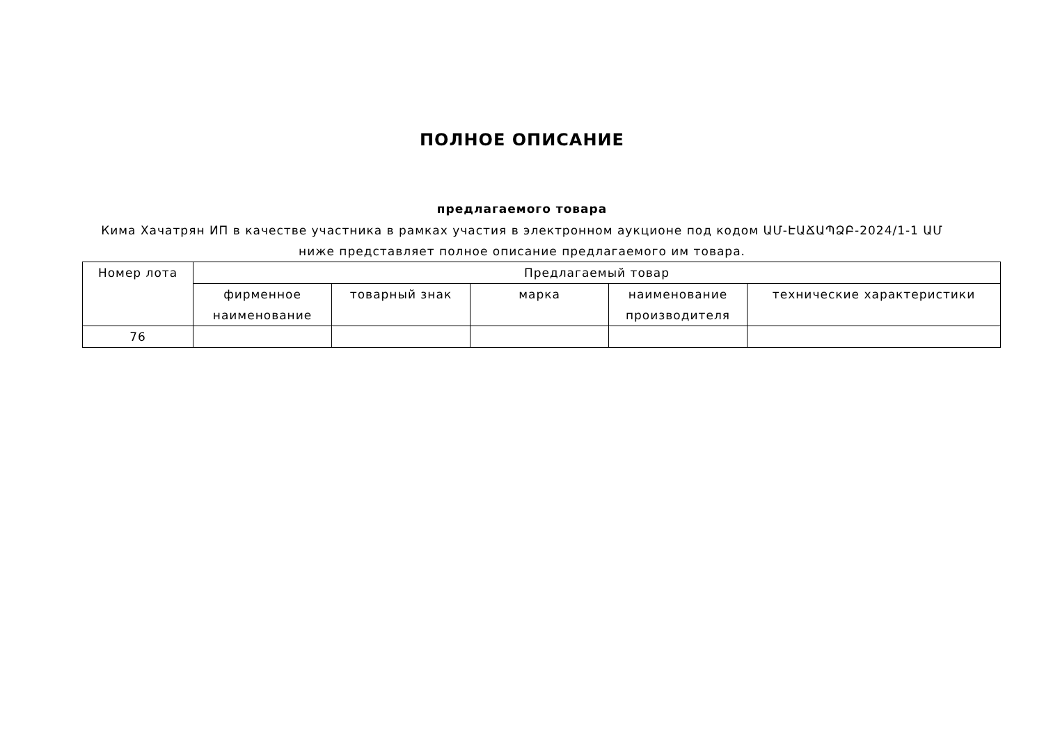ПОЛНОЕ ОПИСАНИЕ
предлагаемого товара
Кима Хачатрян ИП в качестве участника в рамках участия в электронном аукционе под кодом ԱՄ-ԷԱՃԱՊՁԲ-2024/1-1 ԱՄ ниже представляет полное описание предлагаемого им товара.
| Номер лота | Предлагаемый товар | | | | |
| --- | --- | --- | --- | --- | --- |
| | фирменное наименование | товарный знак | марка | наименование производителя | технические характеристики |
| 76 | | | | | |